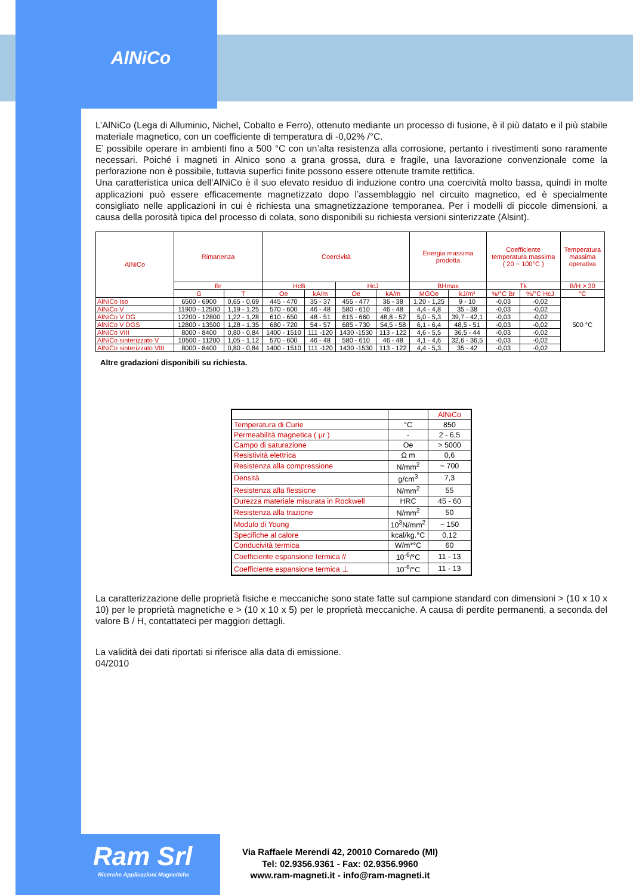AlNiCo
L’AlNiCo (Lega di Alluminio, Nichel, Cobalto e Ferro), ottenuto mediante un processo di fusione, è il più datato e il più stabile materiale magnetico, con un coefficiente di temperatura di -0,02% /°C.
E’ possibile operare in ambienti fino a 500 °C con un’alta resistenza alla corrosione, pertanto i rivestimenti sono raramente necessari. Poiché i magneti in Alnico sono a grana grossa, dura e fragile, una lavorazione convenzionale come la perforazione non è possibile, tuttavia superfici finite possono essere ottenute tramite rettifica.
Una caratteristica unica dell’AlNiCo è il suo elevato residuo di induzione contro una coercività molto bassa, quindi in molte applicazioni può essere efficacemente magnetizzato dopo l’assemblaggio nel circuito magnetico, ed è specialmente consigliato nelle applicazioni in cui è richiesta una smagnetizzazione temporanea. Per i modelli di piccole dimensioni, a causa della porosità tipica del processo di colata, sono disponibili su richiesta versioni sinterizzate (Alsint).
| AlNiCo | Rimanenza | | Coercività | | | | Energia massima prodotta | | Coefficiente temperatura massima ( 20 ~ 100°C ) | | Temperatura massima operativa |
| --- | --- | --- | --- | --- | --- | --- | --- | --- | --- | --- | --- |
| | Br | | HcB | | HcJ | | BHmax | | Tk | | B/H > 30 |
| | G | T | Oe | kA/m | Oe | kA/m | MGOe | kJ/m³ | %/°C Br | %/°C HcJ | °C |
| AlNiCo Iso | 6500 - 6900 | 0,65 - 0,69 | 445 - 470 | 35 - 37 | 455 - 477 | 36 - 38 | 1,20 - 1,25 | 9 - 10 | -0,03 | -0,02 | 500 °C |
| AlNiCo V | 11900 - 12500 | 1,19 - 1,25 | 570 - 600 | 46 - 48 | 580 - 610 | 46 - 48 | 4,4 - 4,8 | 35 - 38 | -0,03 | -0,02 | |
| AlNiCo V DG | 12200 - 12800 | 1,22 - 1,28 | 610 - 650 | 48 - 51 | 615 - 660 | 48,8 - 52 | 5,0 - 5,3 | 39,7 - 42,1 | -0,03 | -0,02 | |
| AlNiCo V DGS | 12800 - 13500 | 1,28 - 1,35 | 680 - 720 | 54 - 57 | 685 - 730 | 54,5 - 58 | 6,1 - 6,4 | 48,5 - 51 | -0,03 | -0,02 | |
| AlNiCo VIII | 8000 - 8400 | 0,80 - 0,84 | 1400 - 1510 | 111 -120 | 1430 -1530 | 113 - 122 | 4,6 - 5,5 | 36,5 - 44 | -0,03 | -0,02 | |
| AlNiCo sinterizzato V | 10500 - 11200 | 1,05 - 1,12 | 570 - 600 | 46 - 48 | 580 - 610 | 46 - 48 | 4,1 - 4,6 | 32,6 - 36,5 | -0,03 | -0,02 | |
| AlNiCo sinterizzato VIII | 8000 - 8400 | 0,80 - 0,84 | 1400 - 1510 | 111 -120 | 1430 -1530 | 113 - 122 | 4,4 - 5,3 | 35 - 42 | -0,03 | -0,02 | |
Altre gradazioni disponibili su richiesta.
| | | AlNiCo |
| Temperatura di Curie | °C | 850 |
| Permeabilità magnetica ( μr ) | - | 2 - 6,5 |
| Campo di saturazione | Oe | > 5000 |
| Resistività elettrica | Ω m | 0,6 |
| Resistenza alla compressione | N/mm<sup>2</sup> | ~ 700 |
| Densità | g/cm<sup>3</sup> | 7,3 |
| Resistenza alla flessione | N/mm<sup>2</sup> | 55 |
| Durezza materiale misurata in Rockwell | HRC | 45 - 60 |
| Resistenza alla trazione | N/mm<sup>2</sup> | 50 |
| Modulo di Young | 10<sup>3</sup>N/mm<sup>2</sup> | ~ 150 |
| Specifiche al calore | kcal/kg.°C | 0,12 |
| Conducività termica | W/m*°C | 60 |
| Coefficiente espansione termica // | 10<sup>-6</sup>/°C | 11 - 13 |
| Coefficiente espansione termica ⊥ | 10<sup>-6</sup>/°C | 11 - 13 |
La caratterizzazione delle proprietà fisiche e meccaniche sono state fatte sul campione standard con dimensioni > (10 x 10 x 10) per le proprietà magnetiche e > (10 x 10 x 5) per le proprietà meccaniche. A causa di perdite permanenti, a seconda del valore B / H, contattateci per maggiori dettagli.
La validità dei dati riportati si riferisce alla data di emissione.
04/2010
Ram Srl
Ricerche Applicazioni Magnetiche
Via Raffaele Merendi 42, 20010 Cornaredo (MI)
Tel: 02.9356.9361 - Fax: 02.9356.9960
www.ram-magneti.it - info@ram-magneti.it